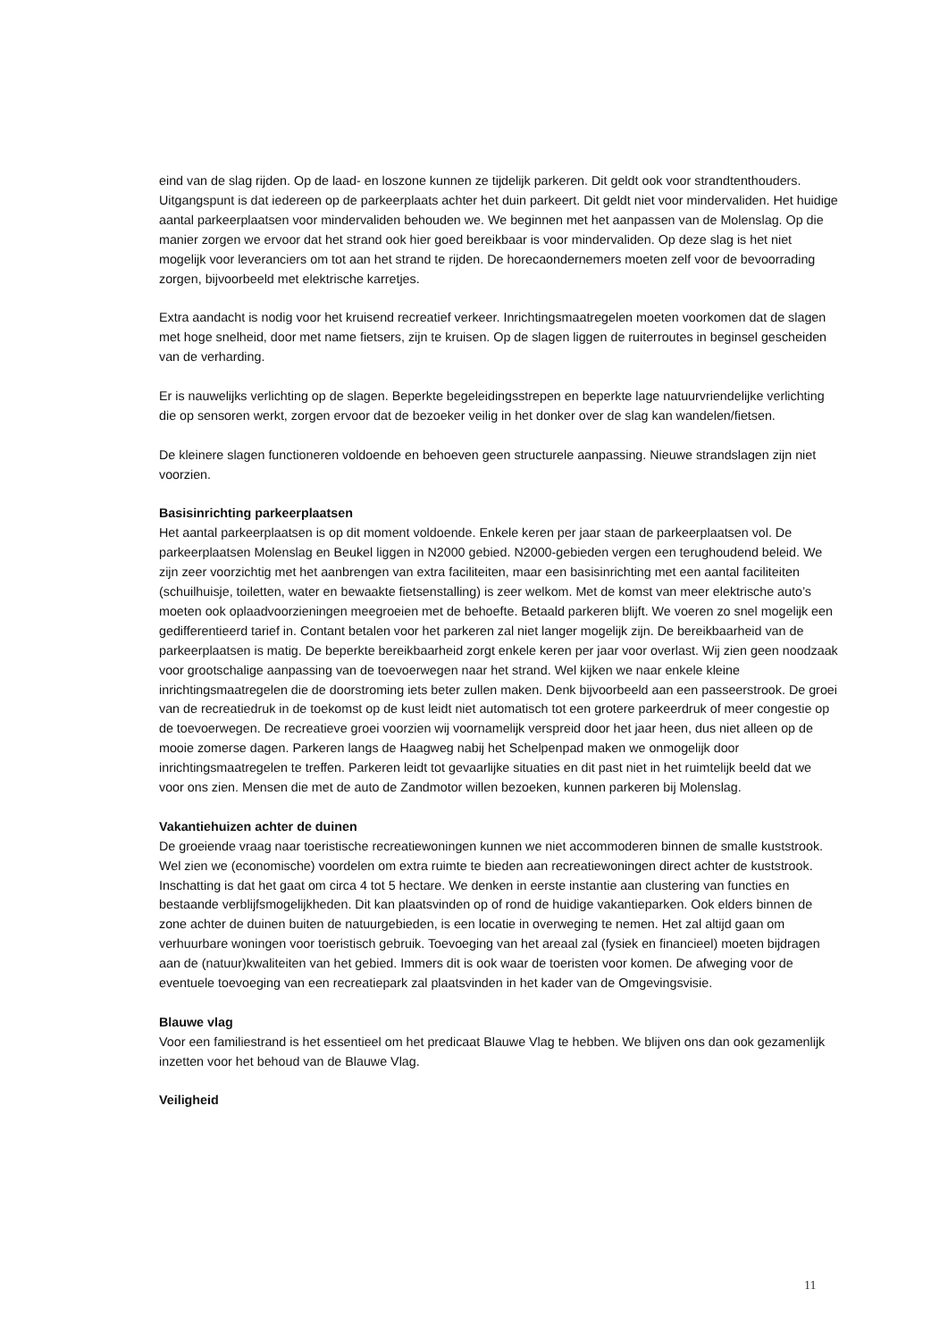eind van de slag rijden. Op de laad- en loszone kunnen ze tijdelijk parkeren. Dit geldt ook voor strandtenthouders. Uitgangspunt is dat iedereen op de parkeerplaats achter het duin parkeert. Dit geldt niet voor mindervaliden. Het huidige aantal parkeerplaatsen voor mindervaliden behouden we. We beginnen met het aanpassen van de Molenslag. Op die manier zorgen we ervoor dat het strand ook hier goed bereikbaar is voor mindervaliden. Op deze slag is het niet mogelijk voor leveranciers om tot aan het strand te rijden. De horecaondernemers moeten zelf voor de bevoorrading zorgen, bijvoorbeeld met elektrische karretjes.
Extra aandacht is nodig voor het kruisend recreatief verkeer. Inrichtingsmaatregelen moeten voorkomen dat de slagen met hoge snelheid, door met name fietsers, zijn te kruisen. Op de slagen liggen de ruiterroutes in beginsel gescheiden van de verharding.
Er is nauwelijks verlichting op de slagen. Beperkte begeleidingsstrepen en beperkte lage natuurvriendelijke verlichting die op sensoren werkt, zorgen ervoor dat de bezoeker veilig in het donker over de slag kan wandelen/fietsen.
De kleinere slagen functioneren voldoende en behoeven geen structurele aanpassing. Nieuwe strandslagen zijn niet voorzien.
Basisinrichting parkeerplaatsen
Het aantal parkeerplaatsen is op dit moment voldoende. Enkele keren per jaar staan de parkeerplaatsen vol. De parkeerplaatsen Molenslag en Beukel liggen in N2000 gebied. N2000-gebieden vergen een terughoudend beleid. We zijn zeer voorzichtig met het aanbrengen van extra faciliteiten, maar een basisinrichting met een aantal faciliteiten (schuilhuisje, toiletten, water en bewaakte fietsenstalling) is zeer welkom. Met de komst van meer elektrische auto’s moeten ook oplaadvoorzieningen meegroeien met de behoefte. Betaald parkeren blijft. We voeren zo snel mogelijk een gedifferentieerd tarief in. Contant betalen voor het parkeren zal niet langer mogelijk zijn. De bereikbaarheid van de parkeerplaatsen is matig. De beperkte bereikbaarheid zorgt enkele keren per jaar voor overlast. Wij zien geen noodzaak voor grootschalige aanpassing van de toevoerwegen naar het strand. Wel kijken we naar enkele kleine inrichtingsmaatregelen die de doorstroming iets beter zullen maken. Denk bijvoorbeeld aan een passeerstrook. De groei van de recreatiedruk in de toekomst op de kust leidt niet automatisch tot een grotere parkeerdruk of meer congestie op de toevoerwegen. De recreatieve groei voorzien wij voornamelijk verspreid door het jaar heen, dus niet alleen op de mooie zomerse dagen. Parkeren langs de Haagweg nabij het Schelpenpad maken we onmogelijk door inrichtingsmaatregelen te treffen. Parkeren leidt tot gevaarlijke situaties en dit past niet in het ruimtelijk beeld dat we voor ons zien. Mensen die met de auto de Zandmotor willen bezoeken, kunnen parkeren bij Molenslag.
Vakantiehuizen achter de duinen
De groeiende vraag naar toeristische recreatiewoningen kunnen we niet accommoderen binnen de smalle kuststrook. Wel zien we (economische) voordelen om extra ruimte te bieden aan recreatiewoningen direct achter de kuststrook. Inschatting is dat het gaat om circa 4 tot 5 hectare. We denken in eerste instantie aan clustering van functies en bestaande verblijfsmogelijkheden. Dit kan plaatsvinden op of rond de huidige vakantieparken. Ook elders binnen de zone achter de duinen buiten de natuurgebieden, is een locatie in overweging te nemen. Het zal altijd gaan om verhuurbare woningen voor toeristisch gebruik. Toevoeging van het areaal zal (fysiek en financieel) moeten bijdragen aan de (natuur)kwaliteiten van het gebied. Immers dit is ook waar de toeristen voor komen. De afweging voor de eventuele toevoeging van een recreatiepark zal plaatsvinden in het kader van de Omgevingsvisie.
Blauwe vlag
Voor een familiestrand is het essentieel om het predicaat Blauwe Vlag te hebben. We blijven ons dan ook gezamenlijk inzetten voor het behoud van de Blauwe Vlag.
Veiligheid
11